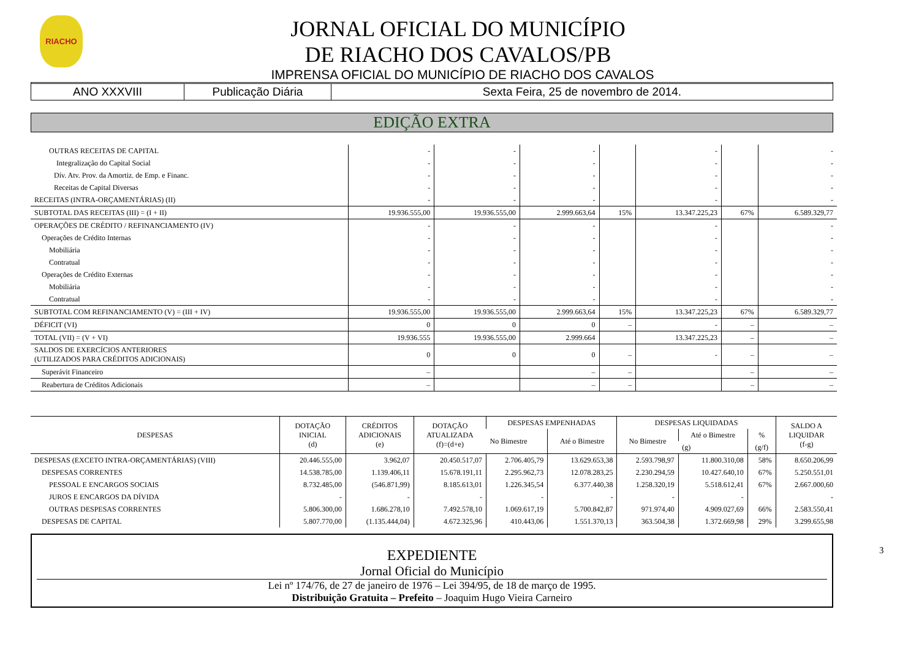RIACHO
JORNAL OFICIAL DO MUNICÍPIO
DE RIACHO DOS CAVALOS/PB
IMPRENSA OFICIAL DO MUNICÍPIO DE RIACHO DOS CAVALOS
ANO XXXVIII Publicação Diária Sexta Feira, 25 de novembro de 2014.
EDIÇÃO EXTRA
| OUTRAS RECEITAS DE CAPITAL | - | - | - | | - | | - |
| Integralização do Capital Social | - | - | - | | - | | - |
| Dív. Atv. Prov. da Amortiz. de Emp. e Financ. | - | - | - | | - | | - |
| Receitas de Capital Diversas | - | - | - | | - | | - |
| RECEITAS (INTRA-ORÇAMENTÁRIAS) (II) | - | - | - | | - | | - |
| SUBTOTAL DAS RECEITAS (III) = (I + II) | 19.936.555,00 | 19.936.555,00 | 2.999.663,64 | 15% | 13.347.225,23 | 67% | 6.589.329,77 |
| OPERAÇÕES DE CRÉDITO / REFINANCIAMENTO (IV) | - | - | - | | - | | - |
| Operações de Crédito Internas | - | - | - | | - | | - |
| Mobiliária | - | - | - | | - | | - |
| Contratual | - | - | - | | - | | - |
| Operações de Crédito Externas | - | - | - | | - | | - |
| Mobiliária | - | - | - | | - | | - |
| Contratual | - | - | - | | - | | - |
| SUBTOTAL COM REFINANCIAMENTO (V) = (III + IV) | 19.936.555,00 | 19.936.555,00 | 2.999.663,64 | 15% | 13.347.225,23 | 67% | 6.589.329,77 |
| DÉFICIT (VI) | 0 | 0 | 0 | – | - | – | – |
| TOTAL (VII) = (V + VI) | 19.936.555 | 19.936.555,00 | 2.999.664 | | 13.347.225,23 | – | – |
| SALDOS DE EXERCÍCIOS ANTERIORES (UTILIZADOS PARA CRÉDITOS ADICIONAIS) | 0 | 0 | 0 | – | - | – | – |
| Superávit Financeiro | – | | – | – | | – | – |
| Reabertura de Créditos Adicionais | – | | – | – | | – | – |
| DESPESAS | DOTAÇÃO INICIAL (d) | CRÉDITOS ADICIONAIS (e) | DOTAÇÃO ATUALIZADA (f)=(d+e) | DESPESAS EMPENHADAS | | DESPESAS LIQUIDADAS | | | SALDO A LIQUIDAR (f-g) |
| --- | --- | --- | --- | --- | --- | --- | --- | --- | --- |
| | | | | No Bimestre | Até o Bimestre | No Bimestre | Até o Bimestre | % | |
| | | | | | | | (g) | (g/f) | |
| DESPESAS (EXCETO INTRA-ORÇAMENTÁRIAS) (VIII) | 20.446.555,00 | 3.962,07 | 20.450.517,07 | 2.706.405,79 | 13.629.653,38 | 2.593.798,97 | 11.800.310,08 | 58% | 8.650.206,99 |
| DESPESAS CORRENTES | 14.538.785,00 | 1.139.406,11 | 15.678.191,11 | 2.295.962,73 | 12.078.283,25 | 2.230.294,59 | 10.427.640,10 | 67% | 5.250.551,01 |
| PESSOAL E ENCARGOS SOCIAIS | 8.732.485,00 | (546.871,99) | 8.185.613,01 | 1.226.345,54 | 6.377.440,38 | 1.258.320,19 | 5.518.612,41 | 67% | 2.667.000,60 |
| JUROS E ENCARGOS DA DÍVIDA | - | - | - | - | - | - | - | | - |
| OUTRAS DESPESAS CORRENTES | 5.806.300,00 | 1.686.278,10 | 7.492.578,10 | 1.069.617,19 | 5.700.842,87 | 971.974,40 | 4.909.027,69 | 66% | 2.583.550,41 |
| DESPESAS DE CAPITAL | 5.807.770,00 | (1.135.444,04) | 4.672.325,96 | 410.443,06 | 1.551.370,13 | 363.504,38 | 1.372.669,98 | 29% | 3.299.655,98 |
EXPEDIENTE
Jornal Oficial do Município
Lei nº 174/76, de 27 de janeiro de 1976 – Lei 394/95, de 18 de março de 1995.
Distribuição Gratuita – Prefeito – Joaquim Hugo Vieira Carneiro
3